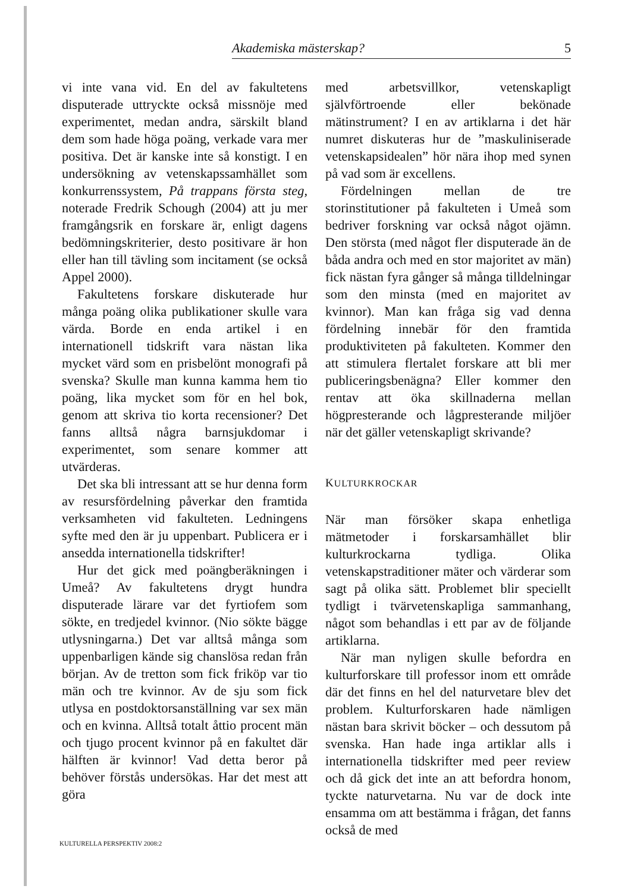Akademiska mästerskap? 5
vi inte vana vid. En del av fakultetens disputerade uttryckte också missnöje med experimentet, medan andra, särskilt bland dem som hade höga poäng, verkade vara mer positiva. Det är kanske inte så konstigt. I en undersökning av vetenskapssamhället som konkurrenssystem, På trappans första steg, noterade Fredrik Schough (2004) att ju mer framgångsrik en forskare är, enligt dagens bedömningskriterier, desto positivare är hon eller han till tävling som incitament (se också Appel 2000).
Fakultetens forskare diskuterade hur många poäng olika publikationer skulle vara värda. Borde en enda artikel i en internationell tidskrift vara nästan lika mycket värd som en prisbelönt monografi på svenska? Skulle man kunna kamma hem tio poäng, lika mycket som för en hel bok, genom att skriva tio korta recensioner? Det fanns alltså några barnsjukdomar i experimentet, som senare kommer att utvärderas.
Det ska bli intressant att se hur denna form av resursfördelning påverkar den framtida verksamheten vid fakulteten. Ledningens syfte med den är ju uppenbart. Publicera er i ansedda internationella tidskrifter!
Hur det gick med poängberäkningen i Umeå? Av fakultetens drygt hundra disputerade lärare var det fyrtiofem som sökte, en tredjedel kvinnor. (Nio sökte bägge utlysningarna.) Det var alltså många som uppenbarligen kände sig chanslösa redan från början. Av de tretton som fick friköp var tio män och tre kvinnor. Av de sju som fick utlysa en postdoktorsanställning var sex män och en kvinna. Alltså totalt åttio procent män och tjugo procent kvinnor på en fakultet där hälften är kvinnor! Vad detta beror på behöver förstås undersökas. Har det mest att göra
med arbetsvillkor, vetenskapligt självförtroende eller bekönade mätinstrument? I en av artiklarna i det här numret diskuteras hur de ”maskuliniserade vetenskapsidealen” hör nära ihop med synen på vad som är excellens.
Fördelningen mellan de tre storinstitutioner på fakulteten i Umeå som bedriver forskning var också något ojämn. Den största (med något fler disputerade än de båda andra och med en stor majoritet av män) fick nästan fyra gånger så många tilldelningar som den minsta (med en majoritet av kvinnor). Man kan fråga sig vad denna fördelning innebär för den framtida produktiviteten på fakulteten. Kommer den att stimulera flertalet forskare att bli mer publiceringsbenägna? Eller kommer den rentav att öka skillnaderna mellan högpresterande och lågpresterande miljöer när det gäller vetenskapligt skrivande?
KULTURKROCKAR
När man försöker skapa enhetliga mätmetoder i forskarsamhället blir kulturkrockarna tydliga. Olika vetenskapstraditioner mäter och värderar som sagt på olika sätt. Problemet blir speciellt tydligt i tvärvetenskapliga sammanhang, något som behandlas i ett par av de följande artiklarna.
När man nyligen skulle befordra en kulturforskare till professor inom ett område där det finns en hel del naturvetare blev det problem. Kulturforskaren hade nämligen nästan bara skrivit böcker – och dessutom på svenska. Han hade inga artiklar alls i internationella tidskrifter med peer review och då gick det inte an att befordra honom, tyckte naturvetarna. Nu var de dock inte ensamma om att bestämma i frågan, det fanns också de med
KULTURELLA PERSPEKTIV 2008:2